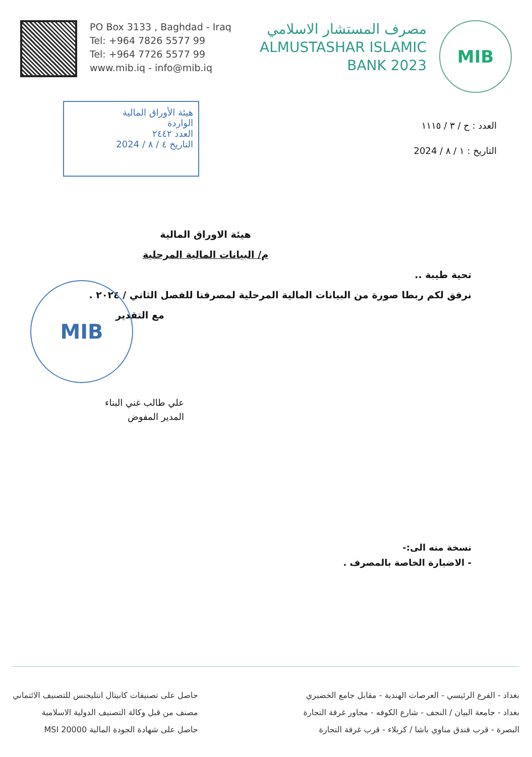PO Box 3133 , Baghdad - Iraq
Tel: +964 7826 5577 99
Tel: +964 7726 5577 99
www.mib.iq - info@mib.iq
مصرف المستشار الاسلامي
ALMUSTASHAR ISLAMIC
BANK 2023
MIB
هيئة الأوراق المالية
الواردة
العدد ٢٤٤٢
التاريخ ٤ / ٨ / 2024
العدد : ح / ٣ / ١١١٥
التاريخ : ١ / ٨ / 2024
هيئة الاوراق المالية
م/ البيانات المالية المرحلية
تحية طيبة ..
نرفق لكم ربطا صورة من البيانات المالية المرحلية لمصرفنا للفصل الثاني / ٢٠٢٤ .
مع التقدير
MIB
علي طالب غني البناء
المدير المفوض
نسخة منه الى:-
- الاضبارة الخاصة بالمصرف .
بغداد - الفرع الرئيسي - العرصات الهندية - مقابل جامع الخضيري
بغداد - جامعة البيان / النجف - شارع الكوفه - مجاور غرفة التجارة
البصرة - قرب فندق مناوي باشا / كربلاء - قرب غرفة التجارة
حاصل على تصنيفات كابيتال انتليجنس للتصنيف الائتماني
مصنف من قبل وكالة التصنيف الدولية الاسلامية
حاصل على شهادة الجودة المالية MSI 20000